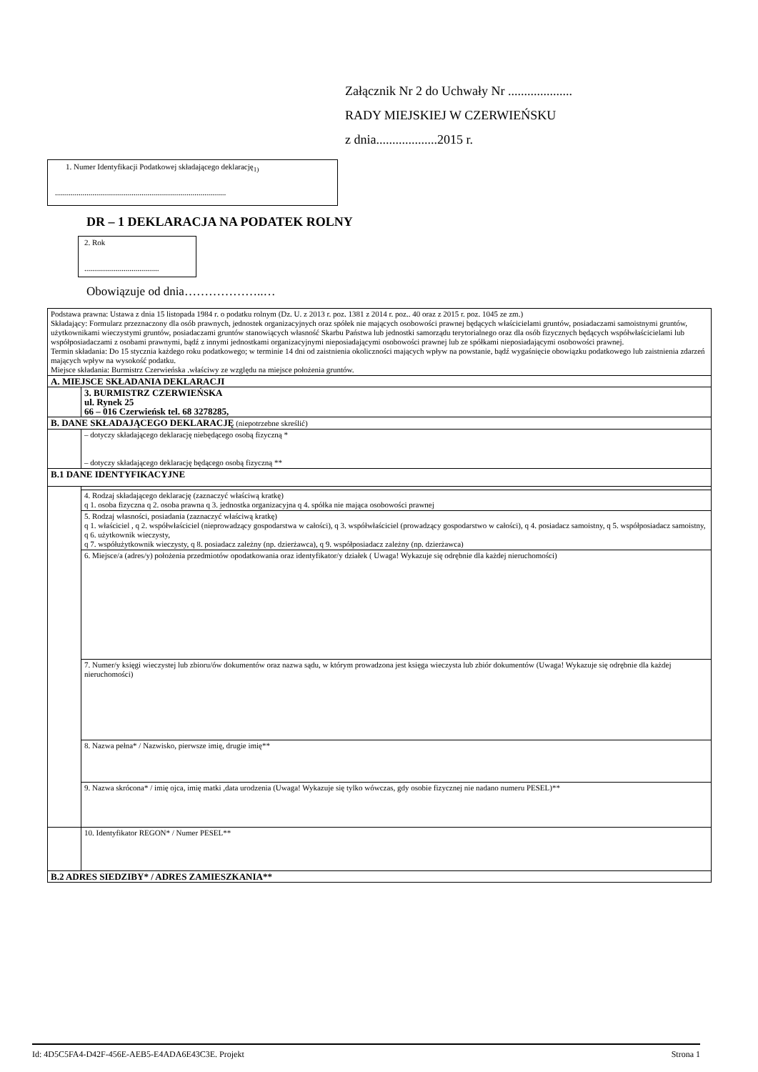Załącznik Nr 2 do Uchwały Nr ....................
RADY MIEJSKIEJ W CZERWIEŃSKU
z dnia...................2015 r.
1. Numer Identyfikacji Podatkowej składającego deklarację<sub>1)</sub>
.......................................................................................
DR – 1 DEKLARACJA NA PODATEK ROLNY
2. Rok
......................................
Obowiązuje od dnia………………..…
| Podstawa prawna: Ustawa z dnia 15 listopada 1984 r. o podatku rolnym (Dz. U. z 2013 r. poz. 1381 z 2014 r. poz.. 40 oraz z 2015 r. poz. 1045 ze zm.) Składający: Formularz przeznaczony dla osób prawnych, jednostek organizacyjnych oraz spółek nie mających osobowości prawnej będących właścicielami gruntów, posiadaczami samoistnymi gruntów, użytkownikami wieczystymi gruntów, posiadaczami gruntów stanowiących własność Skarbu Państwa lub jednostki samorządu terytorialnego oraz dla osób fizycznych będących współwłaścicielami lub współposiadaczami z osobami prawnymi, bądź z innymi jednostkami organizacyjnymi nieposiadającymi osobowości prawnej lub ze spółkami nieposiadającymi osobowości prawnej. Termin składania: Do 15 stycznia każdego roku podatkowego; w terminie 14 dni od zaistnienia okoliczności mających wpływ na powstanie, bądź wygaśnięcie obowiązku podatkowego lub zaistnienia zdarzeń mających wpływ na wysokość podatku. Miejsce składania: Burmistrz Czerwieńska .właściwy ze względu na miejsce położenia gruntów. | |
| A. MIEJSCE SKŁADANIA DEKLARACJI | |
| | 3. BURMISTRZ CZERWIEŃSKA ul. Rynek 25 66 – 016 Czerwieńsk tel. 68 3278285, |
| B. DANE SKŁADAJĄCEGO DEKLARACJĘ (niepotrzebne skreślić) | |
| | – dotyczy składającego deklarację niebędącego osobą fizyczną * – dotyczy składającego deklarację będącego osobą fizyczną ** |
| B.1 DANE IDENTYFIKACYJNE | |
| | 4. Rodzaj składającego deklarację (zaznaczyć właściwą kratkę) q 1. osoba fizyczna q 2. osoba prawna q 3. jednostka organizacyjna q 4. spółka nie mająca osobowości prawnej |
| | 5. Rodzaj własności, posiadania (zaznaczyć właściwą kratkę) q 1. właściciel , q 2. współwłaściciel (nieprowadzący gospodarstwa w całości), q 3. współwłaściciel (prowadzący gospodarstwo w całości), q 4. posiadacz samoistny, q 5. współposiadacz samoistny, q 6. użytkownik wieczysty, q 7. współużytkownik wieczysty, q 8. posiadacz zależny (np. dzierżawca), q 9. współposiadacz zależny (np. dzierżawca) |
| | 6. Miejsce/a (adres/y) położenia przedmiotów opodatkowania oraz identyfikator/y działek ( Uwaga! Wykazuje się odrębnie dla każdej nieruchomości) |
| | 7. Numer/y księgi wieczystej lub zbioru/ów dokumentów oraz nazwa sądu, w którym prowadzona jest księga wieczysta lub zbiór dokumentów (Uwaga! Wykazuje się odrębnie dla każdej nieruchomości) |
| | 8. Nazwa pełna* / Nazwisko, pierwsze imię, drugie imię** |
| | 9. Nazwa skrócona* / imię ojca, imię matki ,data urodzenia (Uwaga! Wykazuje się tylko wówczas, gdy osobie fizycznej nie nadano numeru PESEL)** |
| | 10. Identyfikator REGON* / Numer PESEL** |
| B.2 ADRES SIEDZIBY* / ADRES ZAMIESZKANIA** | |
Id: 4D5C5FA4-D42F-456E-AEB5-E4ADA6E43C3E. Projekt Strona 1